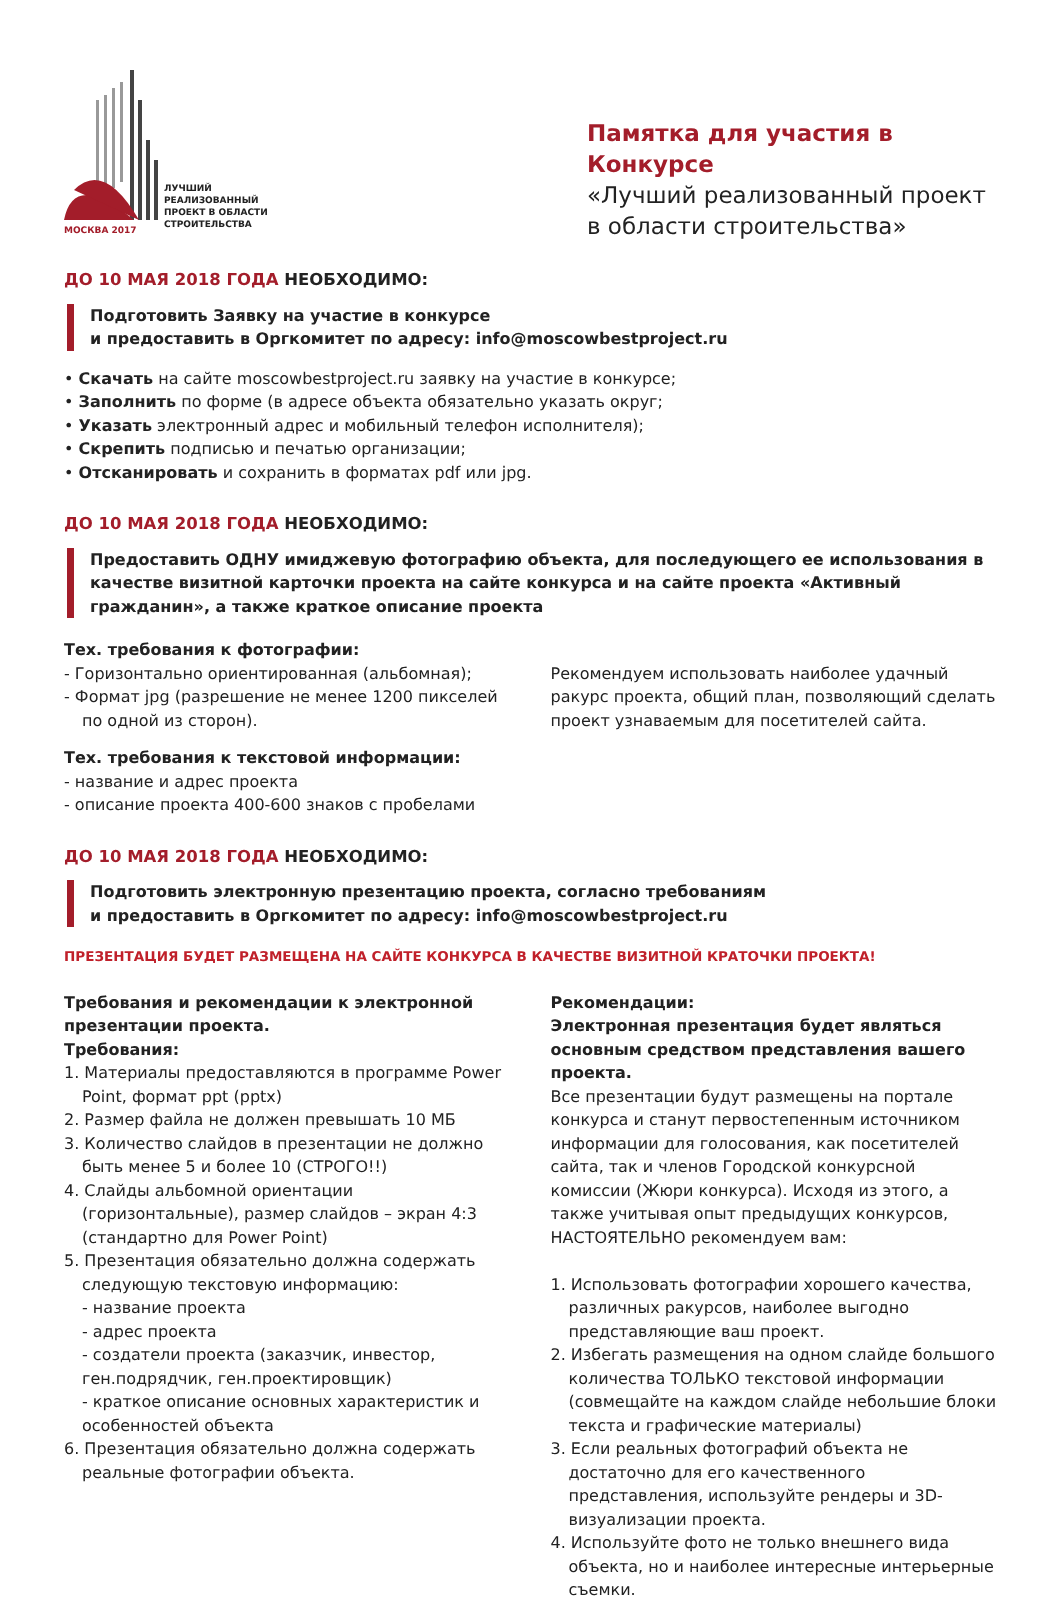ЛУЧШИЙ
РЕАЛИЗОВАННЫЙ
ПРОЕКТ В ОБЛАСТИ
СТРОИТЕЛЬСТВА
МОСКВА 2017
Памятка для участия в Конкурсе
«Лучший реализованный проект в области строительства»
ДО 10 МАЯ 2018 ГОДА НЕОБХОДИМО:
Подготовить Заявку на участие в конкурсе
и предоставить в Оргкомитет по адресу: info@moscowbestproject.ru
• Скачать на сайте moscowbestproject.ru заявку на участие в конкурсе;
• Заполнить по форме (в адресе объекта обязательно указать округ;
• Указать электронный адрес и мобильный телефон исполнителя);
• Скрепить подписью и печатью организации;
• Отсканировать и сохранить в форматах pdf или jpg.
ДО 10 МАЯ 2018 ГОДА НЕОБХОДИМО:
Предоставить ОДНУ имиджевую фотографию объекта, для последующего ее использования в качестве визитной карточки проекта на сайте конкурса и на сайте проекта «Активный гражданин», а также краткое описание проекта
Тех. требования к фотографии:
- Горизонтально ориентированная (альбомная);
- Формат jpg (разрешение не менее 1200 пикселей по одной из сторон).
Рекомендуем использовать наиболее удачный ракурс проекта, общий план, позволяющий сделать проект узнаваемым для посетителей сайта.
Тех. требования к текстовой информации:
- название и адрес проекта
- описание проекта 400-600 знаков с пробелами
ДО 10 МАЯ 2018 ГОДА НЕОБХОДИМО:
Подготовить электронную презентацию проекта, согласно требованиям
и предоставить в Оргкомитет по адресу: info@moscowbestproject.ru
ПРЕЗЕНТАЦИЯ БУДЕТ РАЗМЕЩЕНА НА САЙТЕ КОНКУРСА В КАЧЕСТВЕ ВИЗИТНОЙ КРАТОЧКИ ПРОЕКТА!
Требования и рекомендации к электронной презентации проекта.
Требования:
1. Материалы предоставляются в программе Power Point, формат ppt (pptx)
2. Размер файла не должен превышать 10 МБ
3. Количество слайдов в презентации не должно быть менее 5 и более 10 (СТРОГО!!)
4. Слайды альбомной ориентации (горизонтальные), размер слайдов – экран 4:3 (стандартно для Power Point)
5. Презентация обязательно должна содержать следующую текстовую информацию:
- название проекта
- адрес проекта
- создатели проекта (заказчик, инвестор, ген.подрядчик, ген.проектировщик)
- краткое описание основных характеристик и особенностей объекта
6. Презентация обязательно должна содержать реальные фотографии объекта.
Рекомендации:
Электронная презентация будет являться основным средством представления вашего проекта.
Все презентации будут размещены на портале конкурса и станут первостепенным источником информации для голосования, как посетителей сайта, так и членов Городской конкурсной комиссии (Жюри конкурса). Исходя из этого, а также учитывая опыт предыдущих конкурсов, НАСТОЯТЕЛЬНО рекомендуем вам:
1. Использовать фотографии хорошего качества, различных ракурсов, наиболее выгодно представляющие ваш проект.
2. Избегать размещения на одном слайде большого количества ТОЛЬКО текстовой информации (совмещайте на каждом слайде небольшие блоки текста и графические материалы)
3. Если реальных фотографий объекта не достаточно для его качественного представления, используйте рендеры и 3D-визуализации проекта.
4. Используйте фото не только внешнего вида объекта, но и наиболее интересные интерьерные съемки.